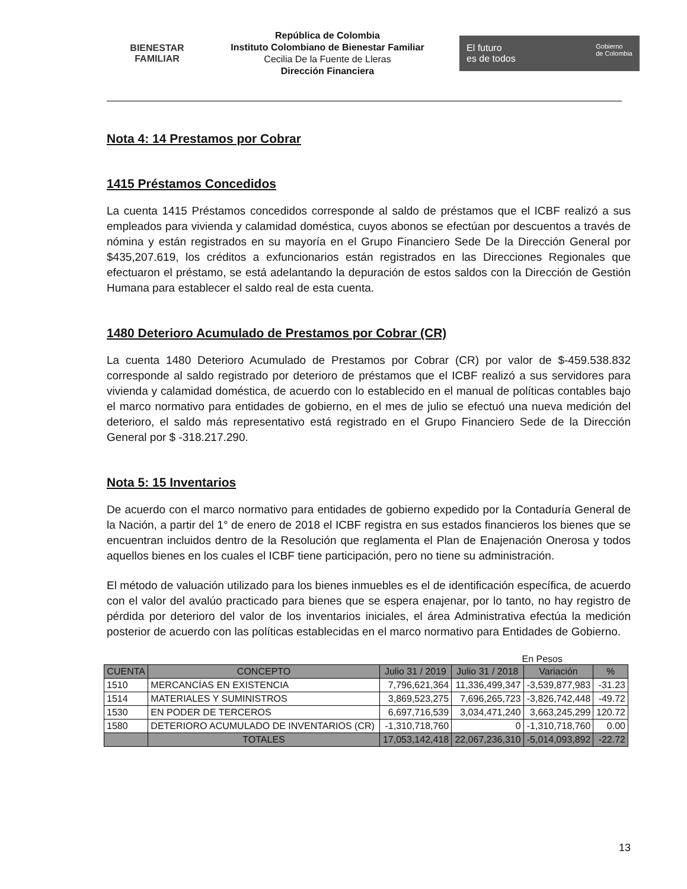BIENESTAR
FAMILIAR
República de Colombia
Instituto Colombiano de Bienestar Familiar
Cecilia De la Fuente de Lleras
Dirección Financiera
El futuro
es de todos Gobierno
de Colombia
Nota 4: 14 Prestamos por Cobrar
1415 Préstamos Concedidos
La cuenta 1415 Préstamos concedidos corresponde al saldo de préstamos que el ICBF realizó a sus empleados para vivienda y calamidad doméstica, cuyos abonos se efectúan por descuentos a través de nómina y están registrados en su mayoría en el Grupo Financiero Sede De la Dirección General por $435,207.619, los créditos a exfuncionarios están registrados en las Direcciones Regionales que efectuaron el préstamo, se está adelantando la depuración de estos saldos con la Dirección de Gestión Humana para establecer el saldo real de esta cuenta.
1480 Deterioro Acumulado de Prestamos por Cobrar (CR)
La cuenta 1480 Deterioro Acumulado de Prestamos por Cobrar (CR) por valor de $-459.538.832 corresponde al saldo registrado por deterioro de préstamos que el ICBF realizó a sus servidores para vivienda y calamidad doméstica, de acuerdo con lo establecido en el manual de políticas contables bajo el marco normativo para entidades de gobierno, en el mes de julio se efectuó una nueva medición del deterioro, el saldo más representativo está registrado en el Grupo Financiero Sede de la Dirección General por $ -318.217.290.
Nota 5: 15 Inventarios
De acuerdo con el marco normativo para entidades de gobierno expedido por la Contaduría General de la Nación, a partir del 1° de enero de 2018 el ICBF registra en sus estados financieros los bienes que se encuentran incluidos dentro de la Resolución que reglamenta el Plan de Enajenación Onerosa y todos aquellos bienes en los cuales el ICBF tiene participación, pero no tiene su administración.
El método de valuación utilizado para los bienes inmuebles es el de identificación específica, de acuerdo con el valor del avalúo practicado para bienes que se espera enajenar, por lo tanto, no hay registro de pérdida por deterioro del valor de los inventarios iniciales, el área Administrativa efectúa la medición posterior de acuerdo con las políticas establecidas en el marco normativo para Entidades de Gobierno.
En Pesos
| CUENTA | CONCEPTO | Julio 31 / 2019 | Julio 31 / 2018 | Variación | % |
| --- | --- | --- | --- | --- | --- |
| 1510 | MERCANCÍAS EN EXISTENCIA | 7,796,621,364 | 11,336,499,347 | -3,539,877,983 | -31.23 |
| 1514 | MATERIALES Y SUMINISTROS | 3,869,523,275 | 7,696,265,723 | -3,826,742,448 | -49.72 |
| 1530 | EN PODER DE TERCEROS | 6,697,716,539 | 3,034,471,240 | 3,663,245,299 | 120.72 |
| 1580 | DETERIORO ACUMULADO DE INVENTARIOS (CR) | -1,310,718,760 | 0 | -1,310,718,760 | 0.00 |
| | TOTALES | 17,053,142,418 | 22,067,236,310 | -5,014,093,892 | -22.72 |
13